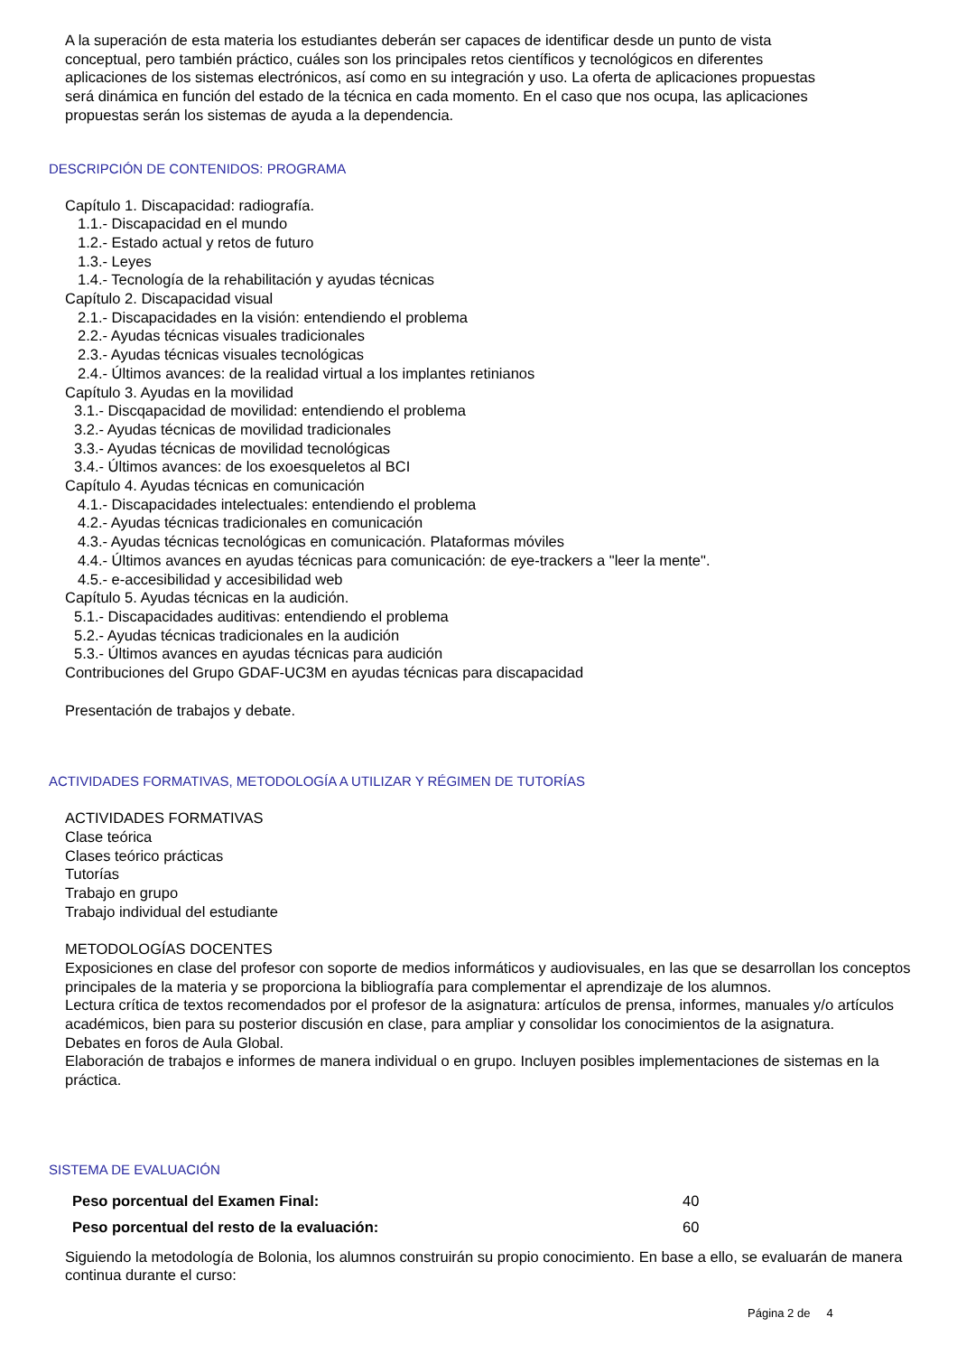A la superación de esta materia los estudiantes deberán ser capaces de identificar desde un punto de vista conceptual, pero también práctico, cuáles son los principales retos científicos y tecnológicos en diferentes aplicaciones de los sistemas electrónicos, así como en su integración y uso. La oferta de aplicaciones propuestas será dinámica en función del estado de la técnica en cada momento. En el caso que nos ocupa, las aplicaciones propuestas serán los sistemas de ayuda a la dependencia.
DESCRIPCIÓN DE CONTENIDOS: PROGRAMA
Capítulo 1. Discapacidad: radiografía.
1.1.- Discapacidad en el mundo
1.2.- Estado actual y retos de futuro
1.3.- Leyes
1.4.- Tecnología de la rehabilitación y ayudas técnicas
Capítulo 2. Discapacidad visual
2.1.- Discapacidades en la visión: entendiendo el problema
2.2.- Ayudas técnicas visuales tradicionales
2.3.- Ayudas técnicas visuales tecnológicas
2.4.- Últimos avances: de la realidad virtual a los implantes retinianos
Capítulo 3. Ayudas en la movilidad
3.1.- Discqapacidad de movilidad: entendiendo el problema
3.2.- Ayudas técnicas de movilidad tradicionales
3.3.- Ayudas técnicas de movilidad tecnológicas
3.4.- Últimos avances: de los exoesqueletos al BCI
Capítulo 4. Ayudas técnicas en comunicación
4.1.- Discapacidades intelectuales: entendiendo el problema
4.2.- Ayudas técnicas tradicionales en comunicación
4.3.- Ayudas técnicas tecnológicas en comunicación. Plataformas móviles
4.4.- Últimos avances en ayudas técnicas para comunicación: de eye-trackers a "leer la mente".
4.5.- e-accesibilidad y accesibilidad web
Capítulo 5. Ayudas técnicas en la audición.
5.1.- Discapacidades auditivas: entendiendo el problema
5.2.- Ayudas técnicas tradicionales en la audición
5.3.- Últimos avances en ayudas técnicas para audición
Contribuciones del Grupo GDAF-UC3M en ayudas técnicas para discapacidad
Presentación de trabajos y debate.
ACTIVIDADES FORMATIVAS, METODOLOGÍA A UTILIZAR Y RÉGIMEN DE TUTORÍAS
ACTIVIDADES FORMATIVAS
Clase teórica
Clases teórico prácticas
Tutorías
Trabajo en grupo
Trabajo individual del estudiante
METODOLOGÍAS DOCENTES
Exposiciones en clase del profesor con soporte de medios informáticos y audiovisuales, en las que se desarrollan los conceptos principales de la materia y se proporciona la bibliografía para complementar el aprendizaje de los alumnos.
Lectura crítica de textos recomendados por el profesor de la asignatura: artículos de prensa, informes, manuales y/o artículos académicos, bien para su posterior discusión en clase, para ampliar y consolidar los conocimientos de la asignatura.
Debates en foros de Aula Global.
Elaboración de trabajos e informes de manera individual o en grupo. Incluyen posibles implementaciones de sistemas en la práctica.
SISTEMA DE EVALUACIÓN
| Peso porcentual del Examen Final: | 40 |
| Peso porcentual del resto de la evaluación: | 60 |
Siguiendo la metodología de Bolonia, los alumnos construirán su propio conocimiento. En base a ello, se evaluarán de manera continua durante el curso:
Página 2 de 4